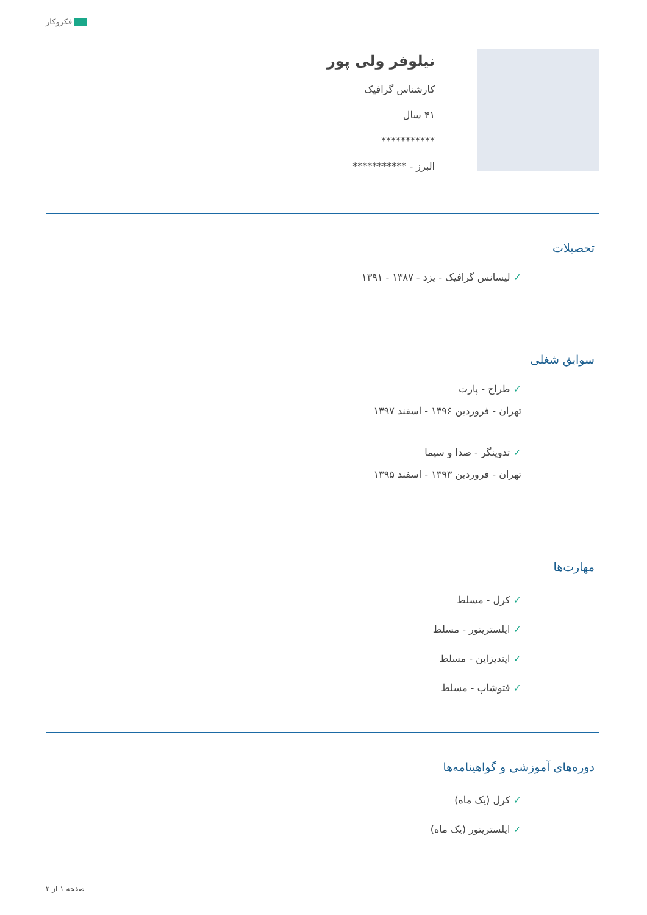فکروکار
نیلوفر ولی پور
کارشناس گرافیک
۴۱ سال
***********
البرز - ***********
تحصیلات
✓ لیسانس گرافیک - یزد - ۱۳۸۷ - ۱۳۹۱
سوابق شغلی
✓ طراح - پارت
تهران - فروردین ۱۳۹۶ - اسفند ۱۳۹۷
✓ تدوینگر - صدا و سیما
تهران - فروردین ۱۳۹۳ - اسفند ۱۳۹۵
مهارت‌ها
✓ کرل - مسلط
✓ ایلستریتور - مسلط
✓ ایندیزاین - مسلط
✓ فتوشاپ - مسلط
دوره‌های آموزشی و گواهینامه‌ها
✓ کرل (یک ماه)
✓ ایلستریتور (یک ماه)
صفحه ۱ از ۲